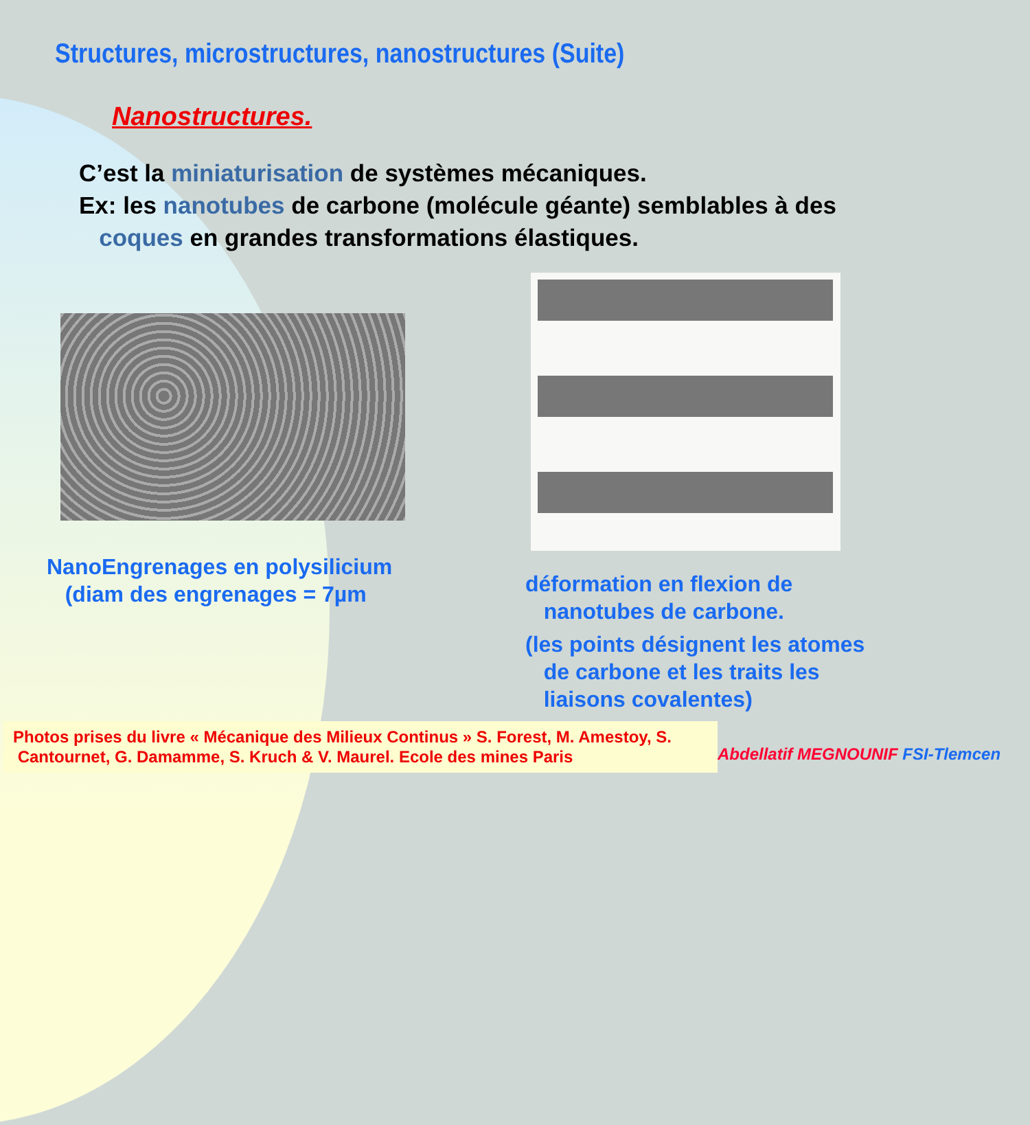Structures, microstructures, nanostructures (Suite)
Nanostructures.
C’est la miniaturisation de systèmes mécaniques.
Ex: les nanotubes de carbone (molécule géante) semblables à des
coques en grandes transformations élastiques.
NanoEngrenages en polysilicium
(diam des engrenages = 7µm
déformation en flexion de
nanotubes de carbone.
(les points désignent les atomes
de carbone et les traits les
liaisons covalentes)
Photos prises du livre « Mécanique des Milieux Continus » S. Forest, M. Amestoy, S.
Cantournet, G. Damamme, S. Kruch & V. Maurel. Ecole des mines Paris
Abdellatif MEGNOUNIF FSI-Tlemcen